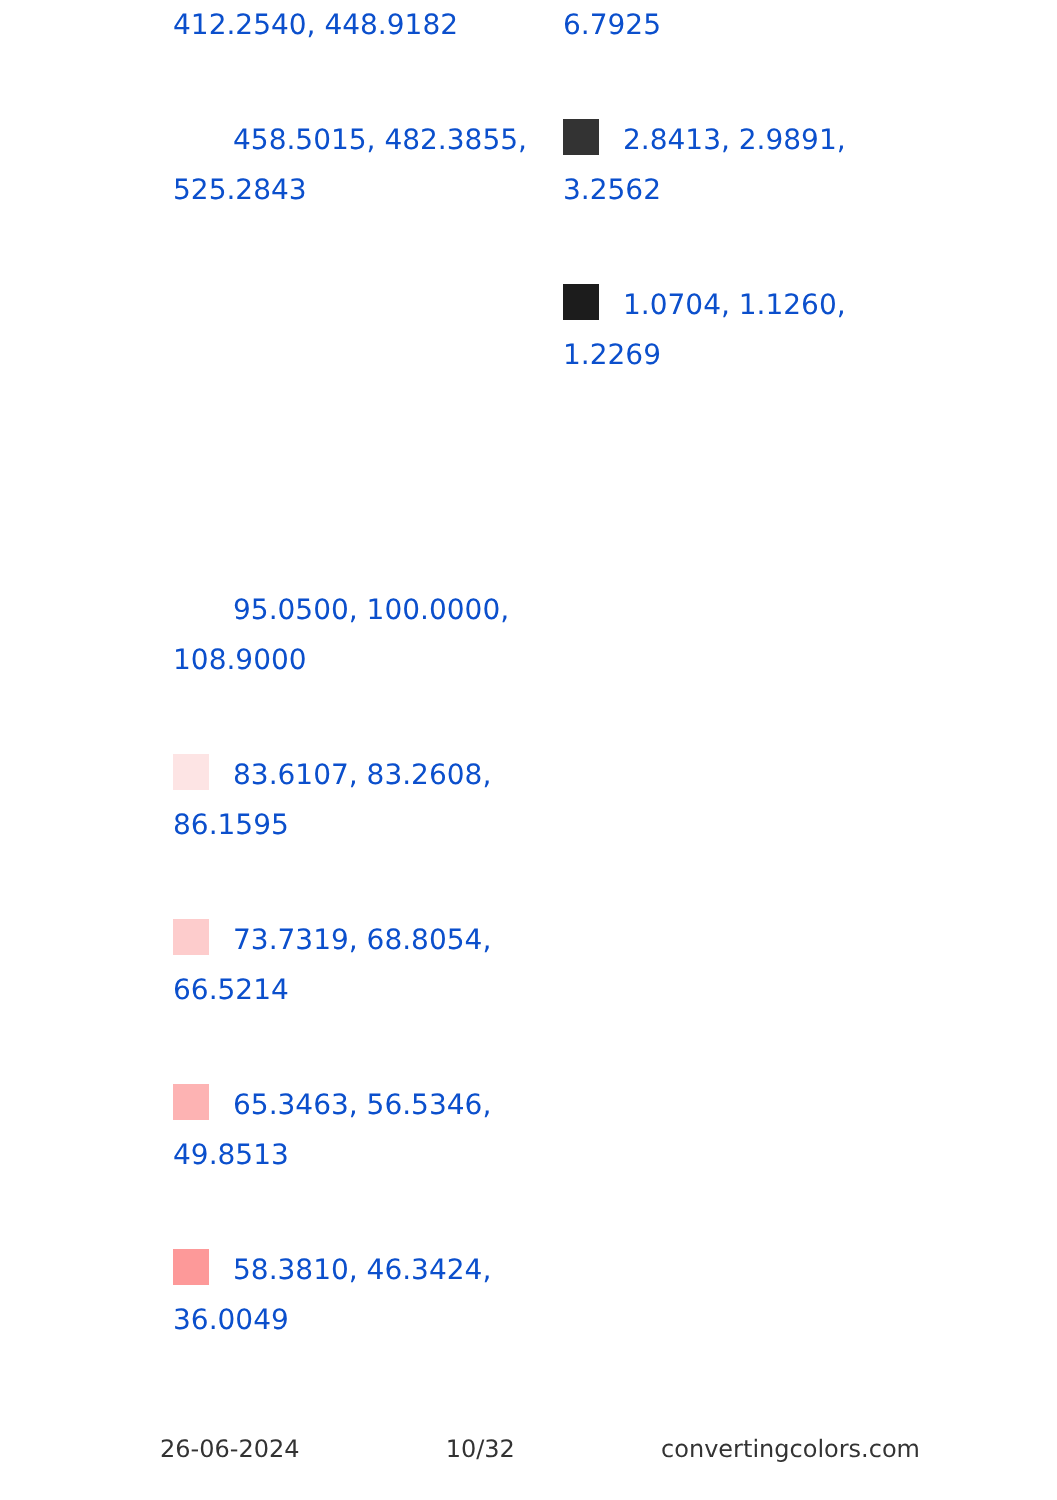412.2540, 448.9182
458.5015, 482.3855, 525.2843
95.0500, 100.0000, 108.9000
83.6107, 83.2608, 86.1595
73.7319, 68.8054, 66.5214
65.3463, 56.5346, 49.8513
58.3810, 46.3424, 36.0049
6.7925
2.8413, 2.9891, 3.2562
1.0704, 1.1260, 1.2269
26-06-2024 10/32 convertingcolors.com